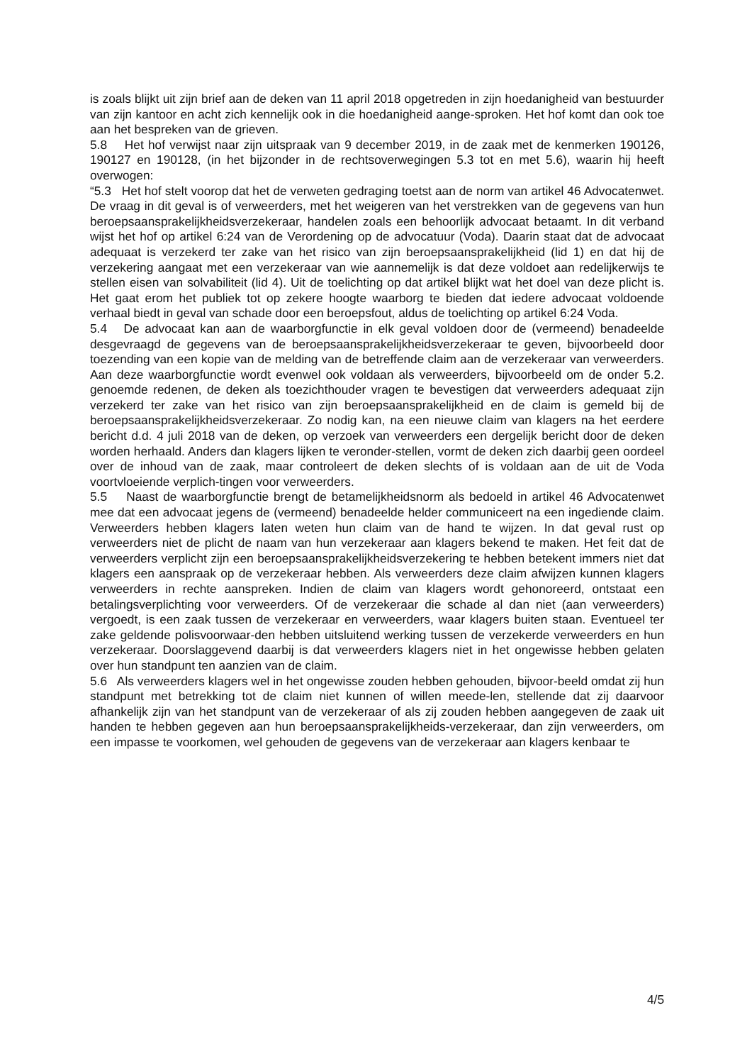is zoals blijkt uit zijn brief aan de deken van 11 april 2018 opgetreden in zijn hoedanigheid van bestuurder van zijn kantoor en acht zich kennelijk ook in die hoedanigheid aange-sproken. Het hof komt dan ook toe aan het bespreken van de grieven.
5.8 Het hof verwijst naar zijn uitspraak van 9 december 2019, in de zaak met de kenmerken 190126, 190127 en 190128, (in het bijzonder in de rechtsoverwegingen 5.3 tot en met 5.6), waarin hij heeft overwogen:
“5.3 Het hof stelt voorop dat het de verweten gedraging toetst aan de norm van artikel 46 Advocatenwet. De vraag in dit geval is of verweerders, met het weigeren van het verstrekken van de gegevens van hun beroepsaansprakelijkheidsverzekeraar, handelen zoals een behoorlijk advocaat betaamt. In dit verband wijst het hof op artikel 6:24 van de Verordening op de advocatuur (Voda). Daarin staat dat de advocaat adequaat is verzekerd ter zake van het risico van zijn beroepsaansprakelijkheid (lid 1) en dat hij de verzekering aangaat met een verzekeraar van wie aannemelijk is dat deze voldoet aan redelijkerwijs te stellen eisen van solvabiliteit (lid 4). Uit de toelichting op dat artikel blijkt wat het doel van deze plicht is. Het gaat erom het publiek tot op zekere hoogte waarborg te bieden dat iedere advocaat voldoende verhaal biedt in geval van schade door een beroepsfout, aldus de toelichting op artikel 6:24 Voda.
5.4 De advocaat kan aan de waarborgfunctie in elk geval voldoen door de (vermeend) benadeelde desgevraagd de gegevens van de beroepsaansprakelijkheidsverzekeraar te geven, bijvoorbeeld door toezending van een kopie van de melding van de betreffende claim aan de verzekeraar van verweerders. Aan deze waarborgfunctie wordt evenwel ook voldaan als verweerders, bijvoorbeeld om de onder 5.2. genoemde redenen, de deken als toezichthouder vragen te bevestigen dat verweerders adequaat zijn verzekerd ter zake van het risico van zijn beroepsaansprakelijkheid en de claim is gemeld bij de beroepsaansprakelijkheidsverzekeraar. Zo nodig kan, na een nieuwe claim van klagers na het eerdere bericht d.d. 4 juli 2018 van de deken, op verzoek van verweerders een dergelijk bericht door de deken worden herhaald. Anders dan klagers lijken te veronder-stellen, vormt de deken zich daarbij geen oordeel over de inhoud van de zaak, maar controleert de deken slechts of is voldaan aan de uit de Voda voortvloeiende verplich-tingen voor verweerders.
5.5 Naast de waarborgfunctie brengt de betamelijkheidsnorm als bedoeld in artikel 46 Advocatenwet mee dat een advocaat jegens de (vermeend) benadeelde helder communiceert na een ingediende claim. Verweerders hebben klagers laten weten hun claim van de hand te wijzen. In dat geval rust op verweerders niet de plicht de naam van hun verzekeraar aan klagers bekend te maken. Het feit dat de verweerders verplicht zijn een beroepsaansprakelijkheidsverzekering te hebben betekent immers niet dat klagers een aanspraak op de verzekeraar hebben. Als verweerders deze claim afwijzen kunnen klagers verweerders in rechte aanspreken. Indien de claim van klagers wordt gehonoreerd, ontstaat een betalingsverplichting voor verweerders. Of de verzekeraar die schade al dan niet (aan verweerders) vergoedt, is een zaak tussen de verzekeraar en verweerders, waar klagers buiten staan. Eventueel ter zake geldende polisvoorwaar-den hebben uitsluitend werking tussen de verzekerde verweerders en hun verzekeraar. Doorslaggevend daarbij is dat verweerders klagers niet in het ongewisse hebben gelaten over hun standpunt ten aanzien van de claim.
5.6 Als verweerders klagers wel in het ongewisse zouden hebben gehouden, bijvoor-beeld omdat zij hun standpunt met betrekking tot de claim niet kunnen of willen meede-len, stellende dat zij daarvoor afhankelijk zijn van het standpunt van de verzekeraar of als zij zouden hebben aangegeven de zaak uit handen te hebben gegeven aan hun beroepsaansprakelijkheids-verzekeraar, dan zijn verweerders, om een impasse te voorkomen, wel gehouden de gegevens van de verzekeraar aan klagers kenbaar te
4/5